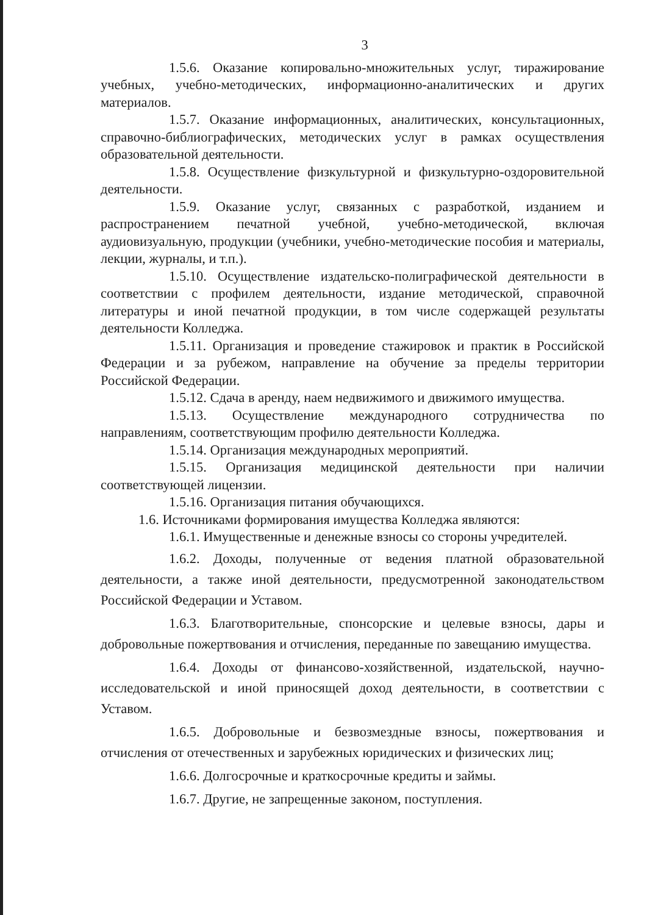3
1.5.6. Оказание копировально-множительных услуг, тиражирование учебных, учебно-методических, информационно-аналитических и других материалов.
1.5.7. Оказание информационных, аналитических, консультационных, справочно-библиографических, методических услуг в рамках осуществления образовательной деятельности.
1.5.8. Осуществление физкультурной и физкультурно-оздоровительной деятельности.
1.5.9. Оказание услуг, связанных с разработкой, изданием и распространением печатной учебной, учебно-методической, включая аудиовизуальную, продукции (учебники, учебно-методические пособия и материалы, лекции, журналы, и т.п.).
1.5.10. Осуществление издательско-полиграфической деятельности в соответствии с профилем деятельности, издание методической, справочной литературы и иной печатной продукции, в том числе содержащей результаты деятельности Колледжа.
1.5.11. Организация и проведение стажировок и практик в Российской Федерации и за рубежом, направление на обучение за пределы территории Российской Федерации.
1.5.12. Сдача в аренду, наем недвижимого и движимого имущества.
1.5.13. Осуществление международного сотрудничества по направлениям, соответствующим профилю деятельности Колледжа.
1.5.14. Организация международных мероприятий.
1.5.15. Организация медицинской деятельности при наличии соответствующей лицензии.
1.5.16. Организация питания обучающихся.
1.6. Источниками формирования имущества Колледжа являются:
1.6.1. Имущественные и денежные взносы со стороны учредителей.
1.6.2. Доходы, полученные от ведения платной образовательной деятельности, а также иной деятельности, предусмотренной законодательством Российской Федерации и Уставом.
1.6.3. Благотворительные, спонсорские и целевые взносы, дары и добровольные пожертвования и отчисления, переданные по завещанию имущества.
1.6.4. Доходы от финансово-хозяйственной, издательской, научно-исследовательской и иной приносящей доход деятельности, в соответствии с Уставом.
1.6.5. Добровольные и безвозмездные взносы, пожертвования и отчисления от отечественных и зарубежных юридических и физических лиц;
1.6.6. Долгосрочные и краткосрочные кредиты и займы.
1.6.7. Другие, не запрещенные законом, поступления.